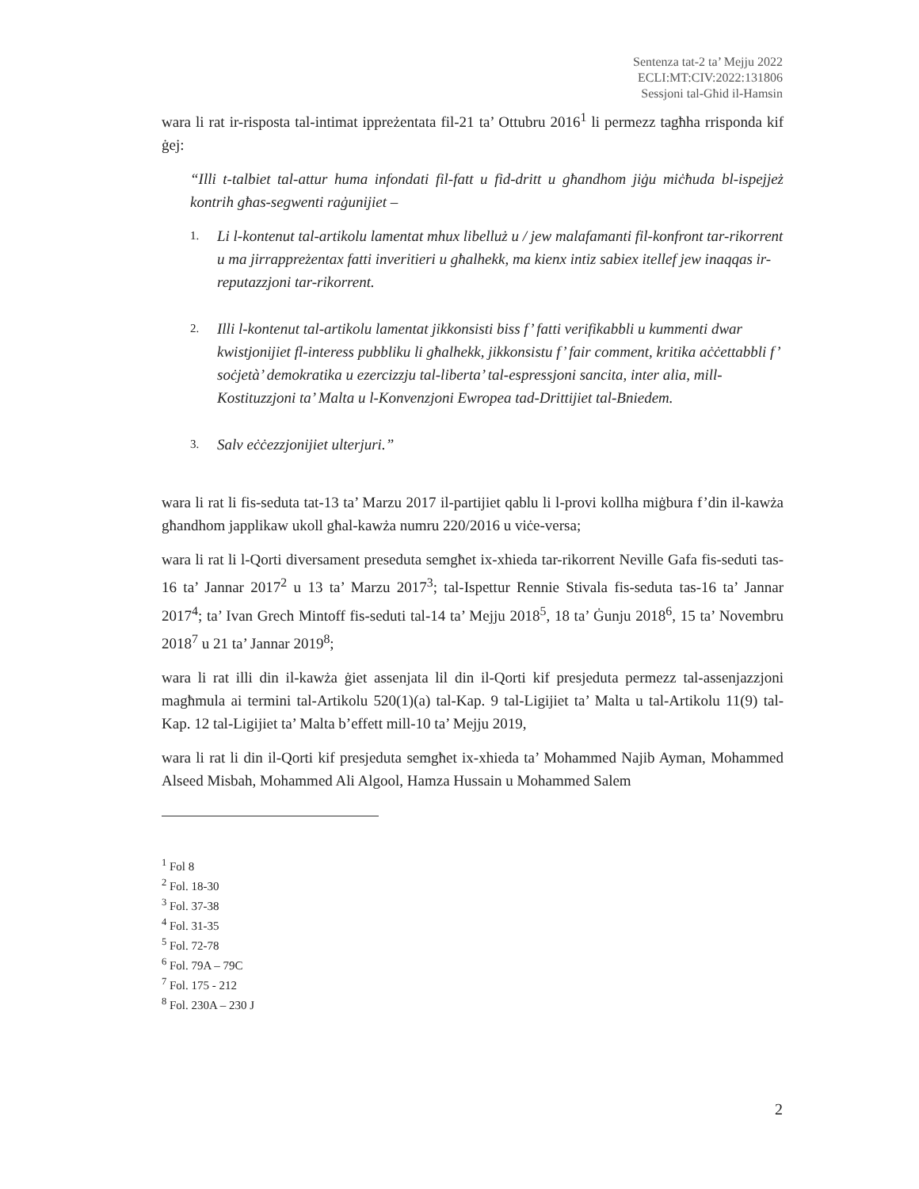Sentenza tat-2 ta’ Mejju 2022
ECLI:MT:CIV:2022:131806
Sessjoni tal-Għid il-Hamsin
wara li rat ir-risposta tal-intimat ippreżentata fil-21 ta’ Ottubru 2016<sup>1</sup> li permezz tagħha rrisponda kif ġej:
“Illi t-talbiet tal-attur huma infondati fil-fatt u fid-dritt u għandhom jiġu miċħuda bl-ispejjeż kontrih għas-segwenti raġunijiet –
1. Li l-kontenut tal-artikolu lamentat mhux libelluż u / jew malafamanti fil-konfront tar-rikorrent u ma jirrappreżentax fatti inveritieri u għalhekk, ma kienx intiz sabiex itellef jew inaqqas ir-reputazzjoni tar-rikorrent.
2. Illi l-kontenut tal-artikolu lamentat jikkonsisti biss f’ fatti verifikabbli u kummenti dwar kwistjonijiet fl-interess pubbliku li għalhekk, jikkonsistu f’ fair comment, kritika aċċettabbli f’ soċjetà’ demokratika u ezercizzju tal-liberta’ tal-espressjoni sancita, inter alia, mill-Kostituzzjoni ta’ Malta u l-Konvenzjoni Ewropea tad-Drittijiet tal-Bniedem.
3. Salv eċċezzjonijiet ulterjuri.”
wara li rat li fis-seduta tat-13 ta’ Marzu 2017 il-partijiet qablu li l-provi kollha miġbura f’din il-kawża għandhom japplikaw ukoll għal-kawża numru 220/2016 u viċe-versa;
wara li rat li l-Qorti diversament preseduta semgħet ix-xhieda tar-rikorrent Neville Gafa fis-seduti tas-16 ta’ Jannar 2017<sup>2</sup> u 13 ta’ Marzu 2017<sup>3</sup>; tal-Ispettur Rennie Stivala fis-seduta tas-16 ta’ Jannar 2017<sup>4</sup>; ta’ Ivan Grech Mintoff fis-seduti tal-14 ta’ Mejju 2018<sup>5</sup>, 18 ta’ Ġunju 2018<sup>6</sup>, 15 ta’ Novembru 2018<sup>7</sup> u 21 ta’ Jannar 2019<sup>8</sup>;
wara li rat illi din il-kawża ġiet assenjata lil din il-Qorti kif presjeduta permezz tal-assenjazzjoni magħmula ai termini tal-Artikolu 520(1)(a) tal-Kap. 9 tal-Ligijiet ta’ Malta u tal-Artikolu 11(9) tal-Kap. 12 tal-Ligijiet ta’ Malta b’effett mill-10 ta’ Mejju 2019,
wara li rat li din il-Qorti kif presjeduta semgħet ix-xhieda ta’ Mohammed Najib Ayman, Mohammed Alseed Misbah, Mohammed Ali Algool, Hamza Hussain u Mohammed Salem
<sup>1</sup> Fol 8
<sup>2</sup> Fol. 18-30
<sup>3</sup> Fol. 37-38
<sup>4</sup> Fol. 31-35
<sup>5</sup> Fol. 72-78
<sup>6</sup> Fol. 79A – 79C
<sup>7</sup> Fol. 175 - 212
<sup>8</sup> Fol. 230A – 230 J
2